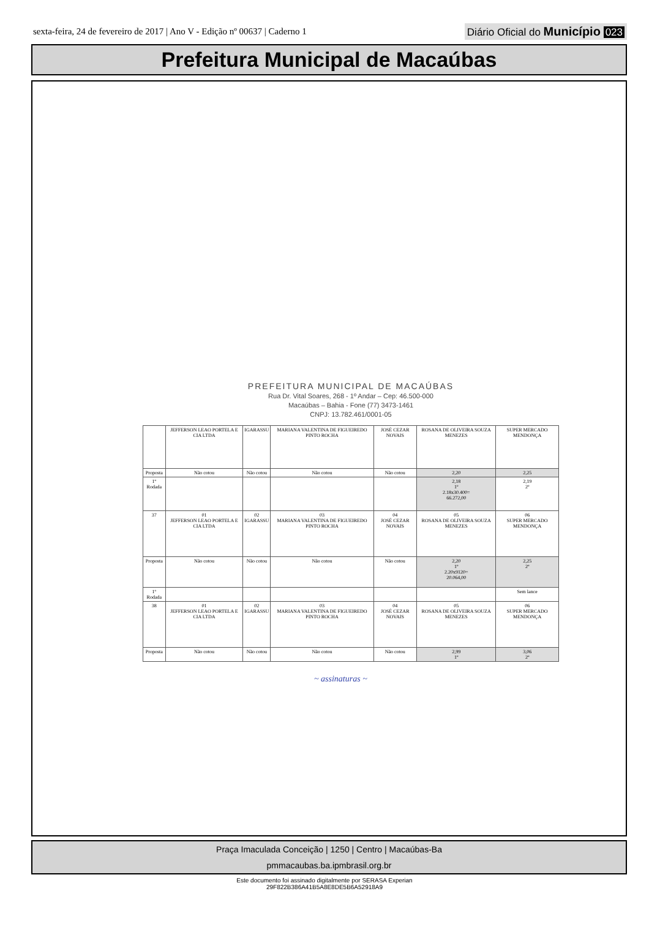sexta-feira, 24 de fevereiro de 2017 | Ano V - Edição nº 00637 | Caderno 1
Diário Oficial do Município 023
Prefeitura Municipal de Macaúbas
PREFEITURA MUNICIPAL DE MACAÚBAS
Rua Dr. Vital Soares, 268 - 1º Andar – Cep: 46.500-000
Macaúbas – Bahia - Fone (77) 3473-1461
CNPJ: 13.782.461/0001-05
| | JEFFERSON LEAO PORTELA E CIA LTDA | IGARASSU | MARIANA VALENTINA DE FIGUEIREDO PINTO ROCHA | JOSÉ CEZAR NOVAIS | ROSANA DE OLIVEIRA SOUZA MENEZES | SUPER MERCADO MENDONÇA |
| Proposta | Não cotou | Não cotou | Não cotou | Não cotou | 2,20 | 2,25 |
| 1º Rodada | | | | | 2,18 1º 2.18x30.400= 66.272,00 | 2,19 2º |
| 37 | 01 JEFFERSON LEAO PORTELA E CIA LTDA | 02 IGARASSU | 03 MARIANA VALENTINA DE FIGUEIREDO PINTO ROCHA | 04 JOSÉ CEZAR NOVAIS | 05 ROSANA DE OLIVEIRA SOUZA MENEZES | 06 SUPER MERCADO MENDONÇA |
| Proposta | Não cotou | Não cotou | Não cotou | Não cotou | 2,20 1º 2.20x9120= 20.064,00 | 2,25 2º |
| 1º Rodada | | | | | | Sem lance |
| 38 | 01 JEFFERSON LEAO PORTELA E CIA LTDA | 02 IGARASSU | 03 MARIANA VALENTINA DE FIGUEIREDO PINTO ROCHA | 04 JOSÉ CEZAR NOVAIS | 05 ROSANA DE OLIVEIRA SOUZA MENEZES | 06 SUPER MERCADO MENDONÇA |
| Proposta | Não cotou | Não cotou | Não cotou | Não cotou | 2,99 1º | 3,06 2º |
~ assinaturas ~
Praça Imaculada Conceição | 1250 | Centro | Macaúbas-Ba
pmmacaubas.ba.ipmbrasil.org.br
Este documento foi assinado digitalmente por SERASA Experian
29F822B386A41B5A8E8DE5B6A52918A9